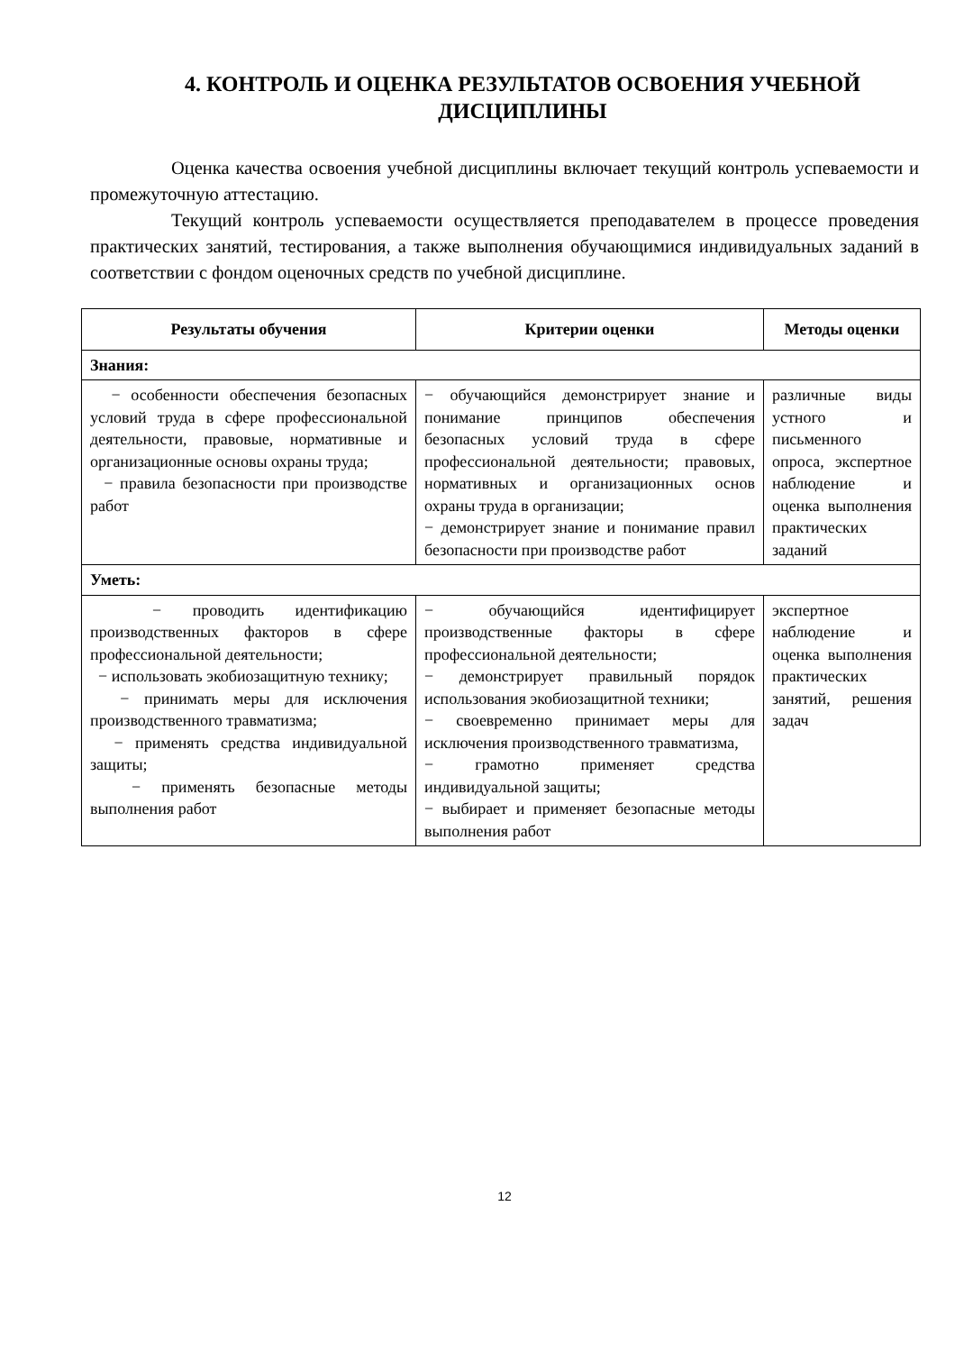4. КОНТРОЛЬ И ОЦЕНКА РЕЗУЛЬТАТОВ ОСВОЕНИЯ УЧЕБНОЙ ДИСЦИПЛИНЫ
Оценка качества освоения учебной дисциплины включает текущий контроль успеваемости и промежуточную аттестацию.
Текущий контроль успеваемости осуществляется преподавателем в процессе проведения практических занятий, тестирования, а также выполнения обучающимися индивидуальных заданий в соответствии с фондом оценочных средств по учебной дисциплине.
| Результаты обучения | Критерии оценки | Методы оценки |
| --- | --- | --- |
| Знания: | | |
| − особенности обеспечения безопасных условий труда в сфере профессиональной деятельности, правовые, нормативные и организационные основы охраны труда; − правила безопасности при производстве работ | − обучающийся демонстрирует знание и понимание принципов обеспечения безопасных условий труда в сфере профессиональной деятельности; правовых, нормативных и организационных основ охраны труда в организации; − демонстрирует знание и понимание правил безопасности при производстве работ | различные виды устного и письменного опроса, экспертное наблюдение и оценка выполнения практических заданий |
| Уметь: | | |
| − проводить идентификацию производственных факторов в сфере профессиональной деятельности; − использовать экобиозащитную технику; − принимать меры для исключения производственного травматизма; − применять средства индивидуальной защиты; − применять безопасные методы выполнения работ | − обучающийся идентифицирует производственные факторы в сфере профессиональной деятельности; − демонстрирует правильный порядок использования экобиозащитной техники; − своевременно принимает меры для исключения производственного травматизма, − грамотно применяет средства индивидуальной защиты; − выбирает и применяет безопасные методы выполнения работ | экспертное наблюдение и оценка выполнения практических занятий, решения задач |
12